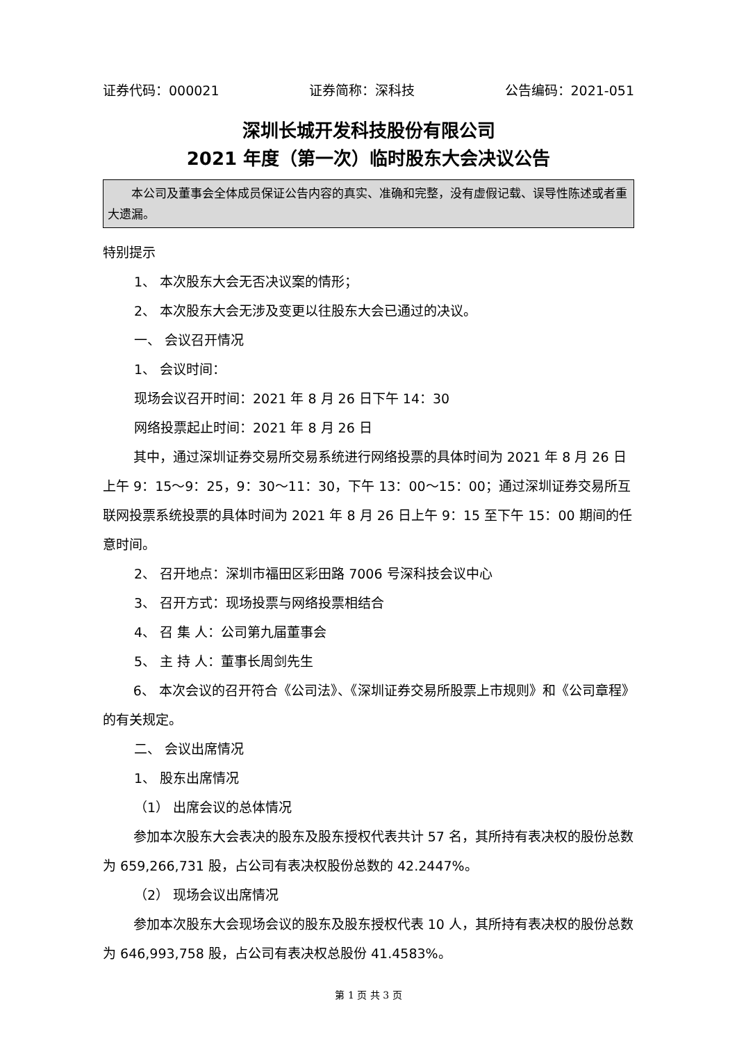证券代码：000021 证券简称：深科技 公告编码：2021-051
深圳长城开发科技股份有限公司
2021 年度（第一次）临时股东大会决议公告
本公司及董事会全体成员保证公告内容的真实、准确和完整，没有虚假记载、误导性陈述或者重大遗漏。
特别提示
1、 本次股东大会无否决议案的情形；
2、 本次股东大会无涉及变更以往股东大会已通过的决议。
一、 会议召开情况
1、 会议时间：
现场会议召开时间：2021 年 8 月 26 日下午 14：30
网络投票起止时间：2021 年 8 月 26 日
其中，通过深圳证券交易所交易系统进行网络投票的具体时间为 2021 年 8 月 26 日上午 9：15～9：25，9：30～11：30，下午 13：00～15：00；通过深圳证券交易所互联网投票系统投票的具体时间为 2021 年 8 月 26 日上午 9：15 至下午 15：00 期间的任意时间。
2、 召开地点：深圳市福田区彩田路 7006 号深科技会议中心
3、 召开方式：现场投票与网络投票相结合
4、 召 集 人：公司第九届董事会
5、 主 持 人：董事长周剑先生
6、 本次会议的召开符合《公司法》、《深圳证券交易所股票上市规则》和《公司章程》的有关规定。
二、 会议出席情况
1、 股东出席情况
（1） 出席会议的总体情况
参加本次股东大会表决的股东及股东授权代表共计 57 名，其所持有表决权的股份总数为 659,266,731 股，占公司有表决权股份总数的 42.2447%。
（2） 现场会议出席情况
参加本次股东大会现场会议的股东及股东授权代表 10 人，其所持有表决权的股份总数为 646,993,758 股，占公司有表决权总股份 41.4583%。
第 1 页 共 3 页